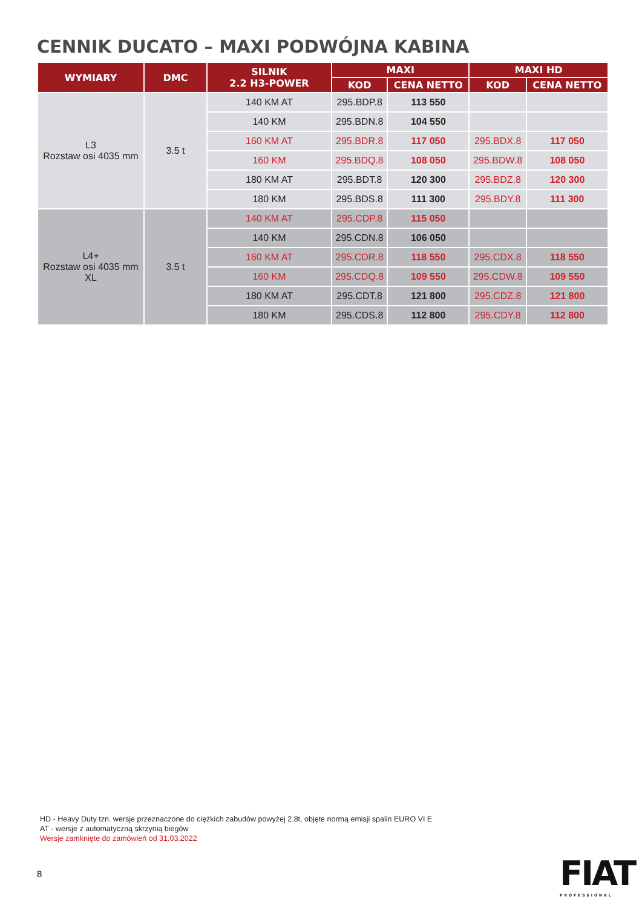CENNIK DUCATO – MAXI PODWÓJNA KABINA
| WYMIARY | DMC | SILNIK 2.2 H3-POWER | MAXI | | MAXI HD | |
| --- | --- | --- | --- | --- | --- | --- |
| | | | KOD | CENA NETTO | KOD | CENA NETTO |
| L3 Rozstaw osi 4035 mm | 3.5 t | 140 KM AT | 295.BDP.8 | 113 550 | | |
| | | 140 KM | 295.BDN.8 | 104 550 | | |
| | | 160 KM AT | 295.BDR.8 | 117 050 | 295.BDX.8 | 117 050 |
| | | 160 KM | 295.BDQ.8 | 108 050 | 295.BDW.8 | 108 050 |
| | | 180 KM AT | 295.BDT.8 | 120 300 | 295.BDZ.8 | 120 300 |
| | | 180 KM | 295.BDS.8 | 111 300 | 295.BDY.8 | 111 300 |
| L4+ Rozstaw osi 4035 mm XL | 3.5 t | 140 KM AT | 295.CDP.8 | 115 050 | | |
| | | 140 KM | 295.CDN.8 | 106 050 | | |
| | | 160 KM AT | 295.CDR.8 | 118 550 | 295.CDX.8 | 118 550 |
| | | 160 KM | 295.CDQ.8 | 109 550 | 295.CDW.8 | 109 550 |
| | | 180 KM AT | 295.CDT.8 | 121 800 | 295.CDZ.8 | 121 800 |
| | | 180 KM | 295.CDS.8 | 112 800 | 295.CDY.8 | 112 800 |
HD - Heavy Duty tzn. wersje przeznaczone do ciężkich zabudów powyżej 2.8t, objęte normą emisji spalin EURO VI E
AT - wersje z automatyczną skrzynią biegów
Wersje zamknięte do zamówień od 31.03.2022
8 FIAT
PROFESSIONAL